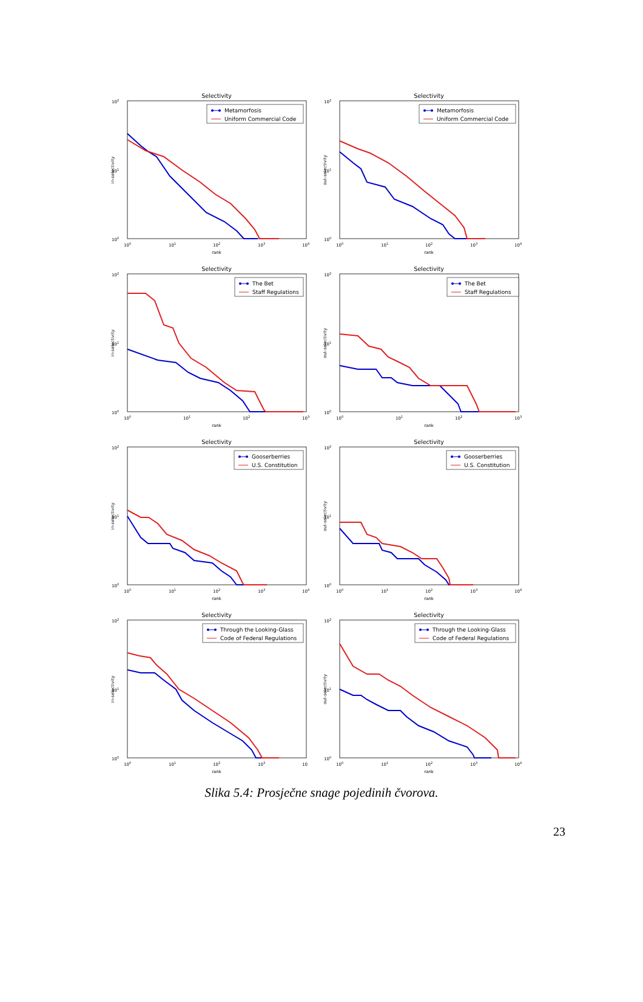Selectivity
Metamorfosis
Uniform Commercial Code
102
101
100
100
101
102
103
104
rank
in-selectivity
Selectivity
Metamorfosis
Uniform Commercial Code
102
101
100
100
101
102
103
104
rank
out-selectivity
Selectivity
The Bet
Staff Regulations
102
101
100
100
101
102
103
rank
in-selectivity
Selectivity
The Bet
Staff Regulations
102
101
100
100
101
102
103
rank
out-selectivity
Selectivity
Gooserberries
U.S. Constitution
102
101
100
100
101
102
103
104
rank
in-selectivity
Selectivity
Gooserberries
U.S. Constitution
102
101
100
100
101
102
103
104
rank
out-selectivity
Selectivity
Through the Looking-Glass
Code of Federal Regulations
102
101
100
100
101
102
103
10
rank
in-selectivity
Selectivity
Through the Looking-Glass
Code of Federal Regulations
102
101
100
100
101
102
103
104
rank
out-selectivity
Slika 5.4: Prosječne snage pojedinih čvorova.
23